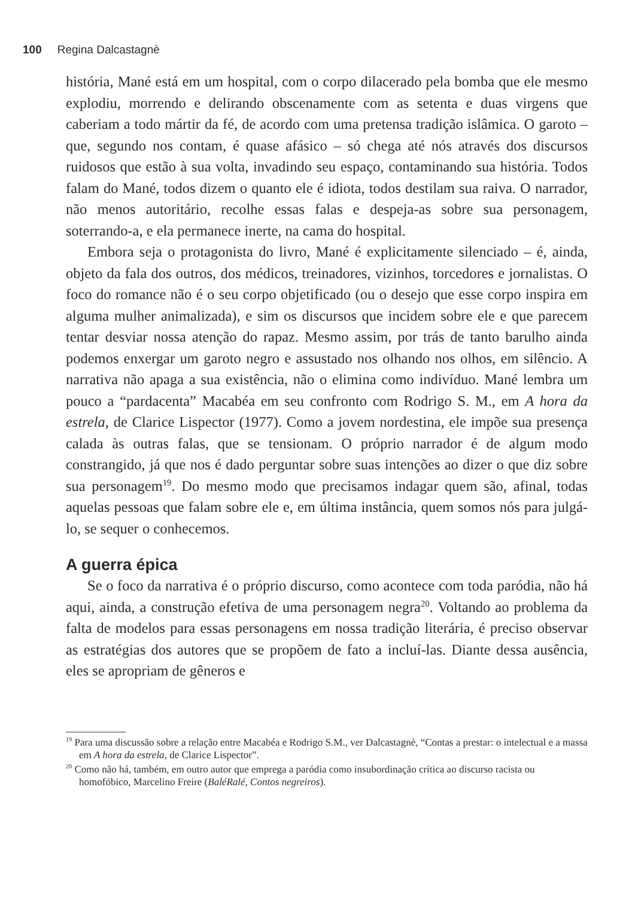100 Regina Dalcastagnè
história, Mané está em um hospital, com o corpo dilacerado pela bomba que ele mesmo explodiu, morrendo e delirando obscenamente com as setenta e duas virgens que caberiam a todo mártir da fé, de acordo com uma pretensa tradição islâmica. O garoto – que, segundo nos contam, é quase afásico – só chega até nós através dos discursos ruidosos que estão à sua volta, invadindo seu espaço, contaminando sua história. Todos falam do Mané, todos dizem o quanto ele é idiota, todos destilam sua raiva. O narrador, não menos autoritário, recolhe essas falas e despeja-as sobre sua personagem, soterrando-a, e ela permanece inerte, na cama do hospital.
Embora seja o protagonista do livro, Mané é explicitamente silenciado – é, ainda, objeto da fala dos outros, dos médicos, treinadores, vizinhos, torcedores e jornalistas. O foco do romance não é o seu corpo objetificado (ou o desejo que esse corpo inspira em alguma mulher animalizada), e sim os discursos que incidem sobre ele e que parecem tentar desviar nossa atenção do rapaz. Mesmo assim, por trás de tanto barulho ainda podemos enxergar um garoto negro e assustado nos olhando nos olhos, em silêncio. A narrativa não apaga a sua existência, não o elimina como indivíduo. Mané lembra um pouco a “pardacenta” Macabéa em seu confronto com Rodrigo S. M., em A hora da estrela, de Clarice Lispector (1977). Como a jovem nordestina, ele impõe sua presença calada às outras falas, que se tensionam. O próprio narrador é de algum modo constrangido, já que nos é dado perguntar sobre suas intenções ao dizer o que diz sobre sua personagem<sup>19</sup>. Do mesmo modo que precisamos indagar quem são, afinal, todas aquelas pessoas que falam sobre ele e, em última instância, quem somos nós para julgá-lo, se sequer o conhecemos.
A guerra épica
Se o foco da narrativa é o próprio discurso, como acontece com toda paródia, não há aqui, ainda, a construção efetiva de uma personagem negra<sup>20</sup>. Voltando ao problema da falta de modelos para essas personagens em nossa tradição literária, é preciso observar as estratégias dos autores que se propõem de fato a incluí-las. Diante dessa ausência, eles se apropriam de gêneros e
<sup>19</sup> Para uma discussão sobre a relação entre Macabéa e Rodrigo S.M., ver Dalcastagnè, “Contas a prestar: o intelectual e a massa em A hora da estrela, de Clarice Lispector”.
<sup>20</sup> Como não há, também, em outro autor que emprega a paródia como insubordinação crítica ao discurso racista ou homofóbico, Marcelino Freire (BaléRalé, Contos negreiros).